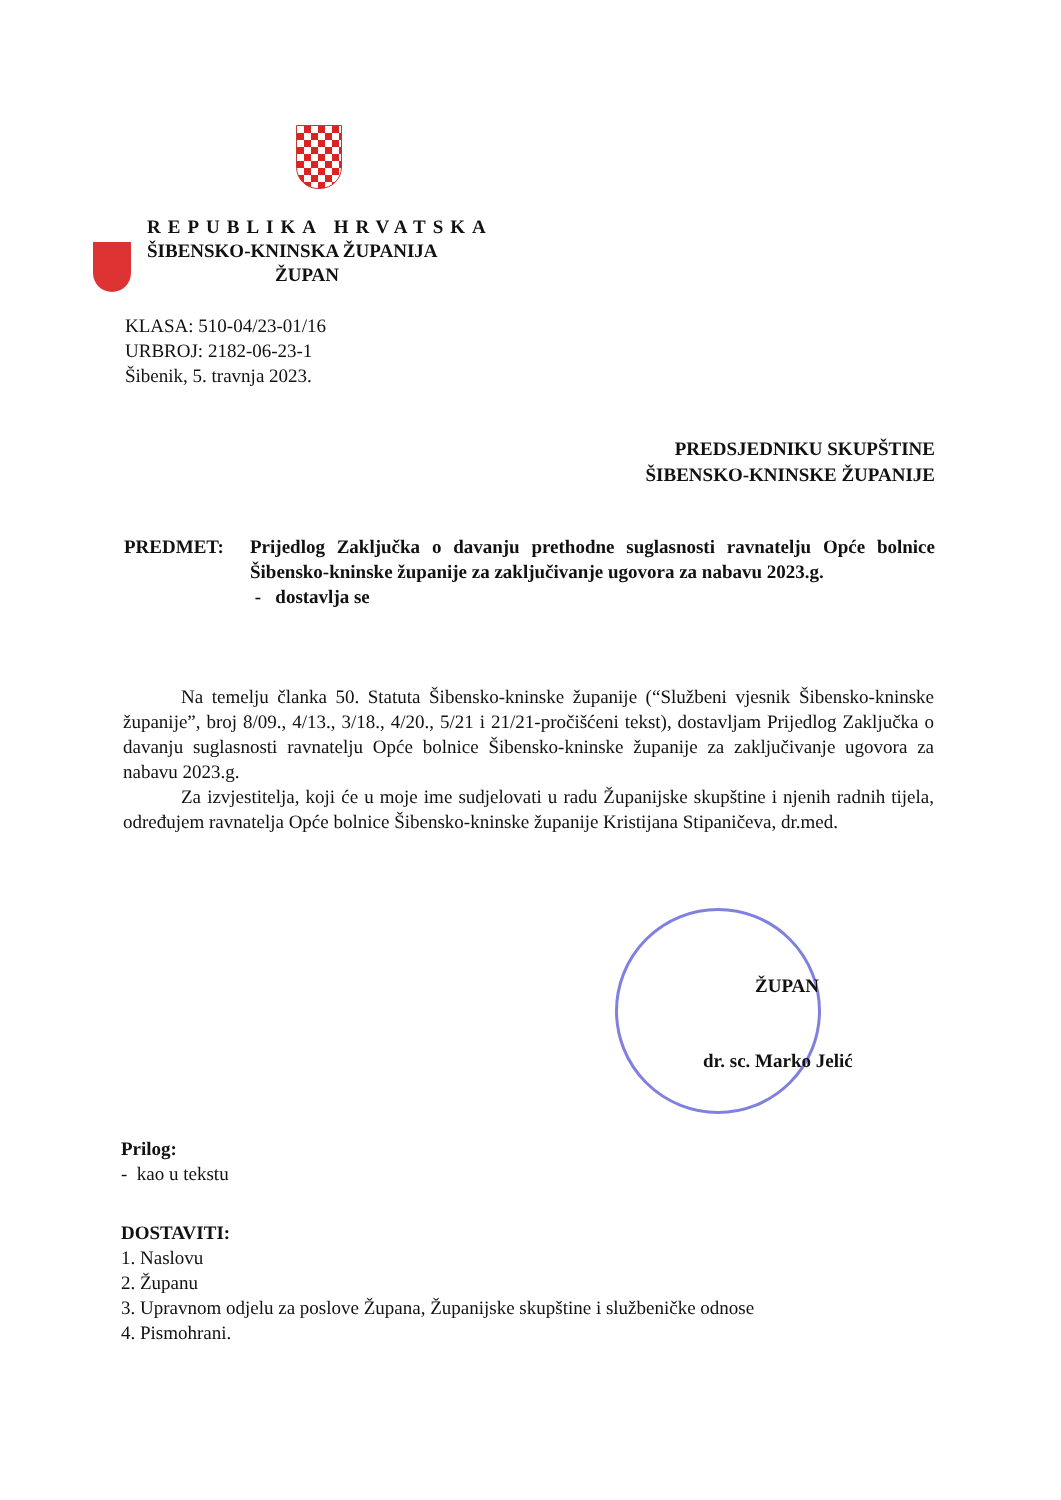REPUBLIKA HRVATSKA
ŠIBENSKO-KNINSKA ŽUPANIJA
ŽUPAN
KLASA: 510-04/23-01/16
URBROJ: 2182-06-23-1
Šibenik, 5. travnja 2023.
PREDSJEDNIKU SKUPŠTINE
ŠIBENSKO-KNINSKE ŽUPANIJE
PREDMET: Prijedlog Zaključka o davanju prethodne suglasnosti ravnatelju Opće bolnice Šibensko-kninske županije za zaključivanje ugovora za nabavu 2023.g.
- dostavlja se
Na temelju članka 50. Statuta Šibensko-kninske županije (“Službeni vjesnik Šibensko-kninske županije”, broj 8/09., 4/13., 3/18., 4/20., 5/21 i 21/21-pročišćeni tekst), dostavljam Prijedlog Zaključka o davanju suglasnosti ravnatelju Opće bolnice Šibensko-kninske županije za zaključivanje ugovora za nabavu 2023.g.
Za izvjestitelja, koji će u moje ime sudjelovati u radu Županijske skupštine i njenih radnih tijela, određujem ravnatelja Opće bolnice Šibensko-kninske županije Kristijana Stipaničeva, dr.med.
ŽUPAN
dr. sc. Marko Jelić
Prilog:
- kao u tekstu
DOSTAVITI:
1. Naslovu
2. Županu
3. Upravnom odjelu za poslove Župana, Županijske skupštine i službeničke odnose
4. Pismohrani.